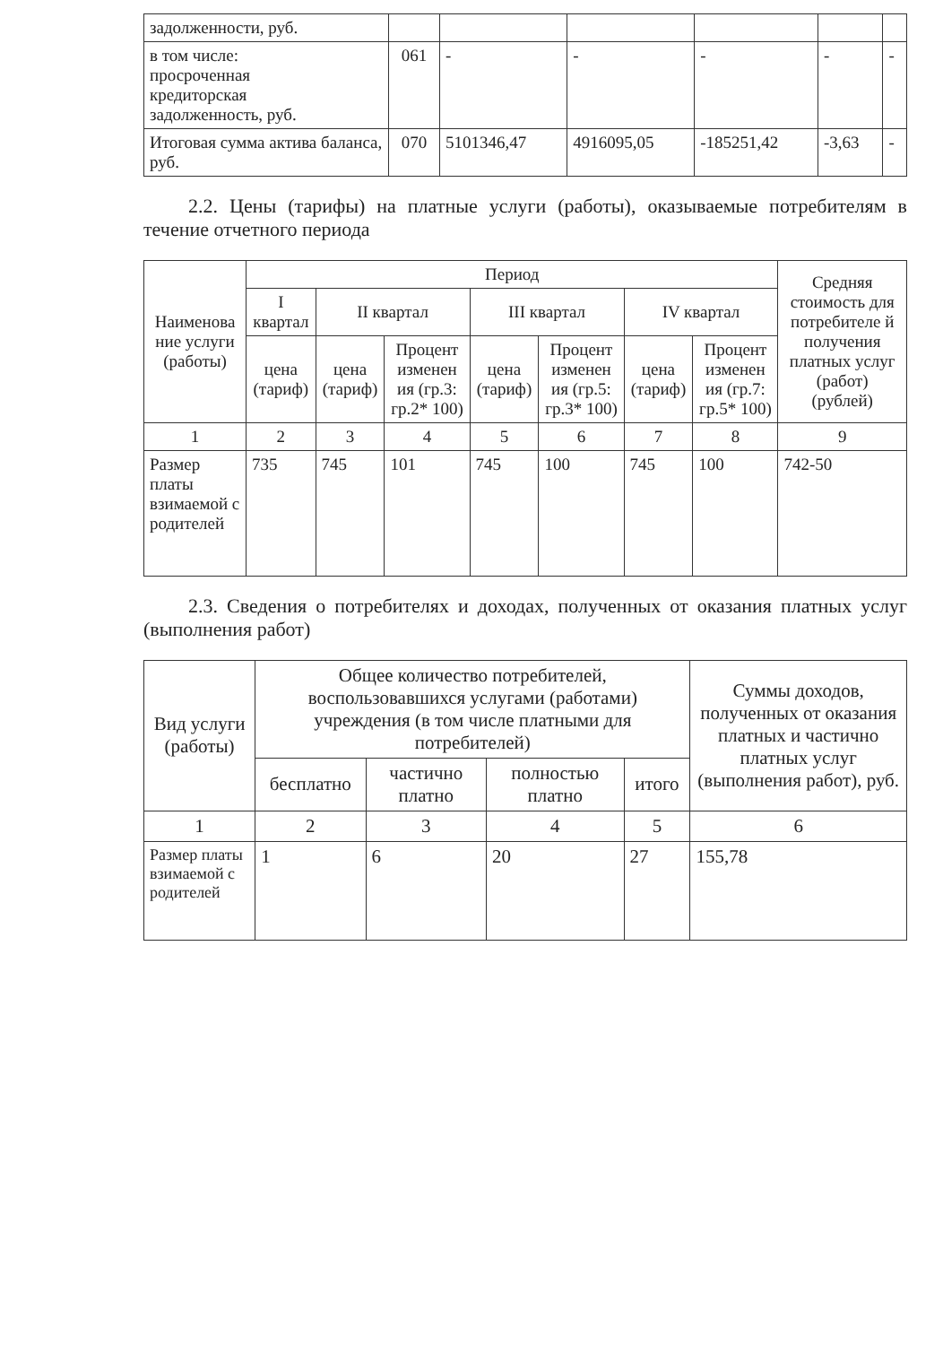| задолженности, руб. | | | | | | |
| в том числе: просроченная кредиторская задолженность, руб. | 061 | - | - | - | - | - |
| Итоговая сумма актива баланса, руб. | 070 | 5101346,47 | 4916095,05 | -185251,42 | -3,63 | - |
2.2. Цены (тарифы) на платные услуги (работы), оказываемые потребителям в течение отчетного периода
| Наименова ние услуги (работы) | Период | | | | | | | Средняя стоимость для потребителе й получения платных услуг (работ) (рублей) |
| --- | --- | --- | --- | --- | --- | --- | --- | --- |
| | I квартал | II квартал | | III квартал | | IV квартал | | |
| | цена (тариф) | цена (тариф) | Процент изменен ия (гр.3: гр.2* 100) | цена (тариф) | Процент изменен ия (гр.5: гр.3* 100) | цена (тариф) | Процент изменен ия (гр.7: гр.5* 100) | |
| 1 | 2 | 3 | 4 | 5 | 6 | 7 | 8 | 9 |
| Размер платы взимаемой с родителей | 735 | 745 | 101 | 745 | 100 | 745 | 100 | 742-50 |
2.3. Сведения о потребителях и доходах, полученных от оказания платных услуг (выполнения работ)
| Вид услуги (работы) | Общее количество потребителей, воспользовавшихся услугами (работами) учреждения (в том числе платными для потребителей) | | | | Суммы доходов, полученных от оказания платных и частично платных услуг (выполнения работ), руб. |
| --- | --- | --- | --- | --- | --- |
| | бесплатно | частично платно | полностью платно | итого | |
| 1 | 2 | 3 | 4 | 5 | 6 |
| Размер платы взимаемой с родителей | 1 | 6 | 20 | 27 | 155,78 |